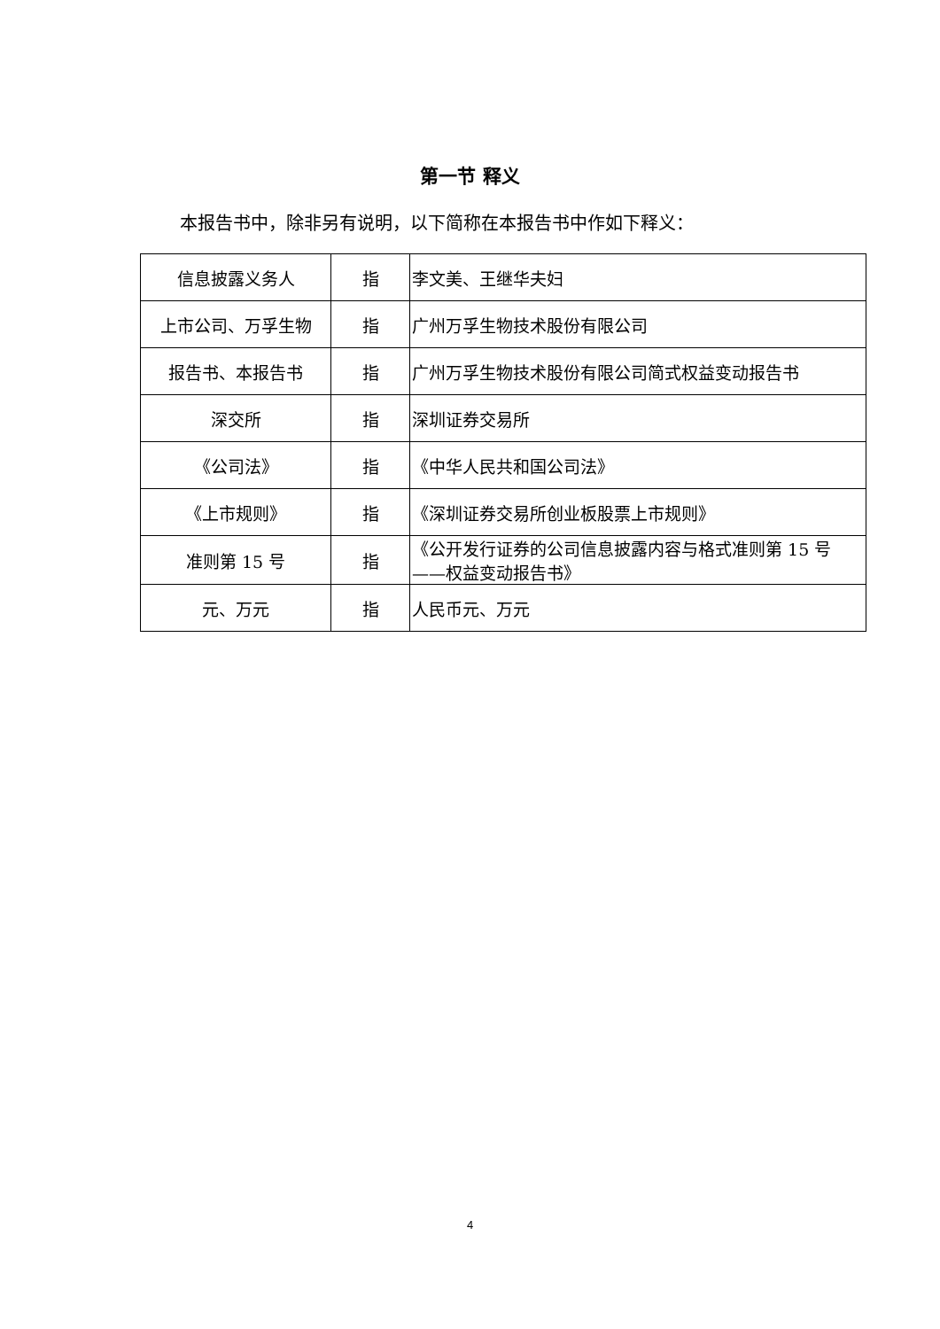第一节 释义
本报告书中，除非另有说明，以下简称在本报告书中作如下释义：
| 信息披露义务人 | 指 | 李文美、王继华夫妇 |
| 上市公司、万孚生物 | 指 | 广州万孚生物技术股份有限公司 |
| 报告书、本报告书 | 指 | 广州万孚生物技术股份有限公司简式权益变动报告书 |
| 深交所 | 指 | 深圳证券交易所 |
| 《公司法》 | 指 | 《中华人民共和国公司法》 |
| 《上市规则》 | 指 | 《深圳证券交易所创业板股票上市规则》 |
| 准则第 15 号 | 指 | 《公开发行证券的公司信息披露内容与格式准则第 15 号——权益变动报告书》 |
| 元、万元 | 指 | 人民币元、万元 |
4